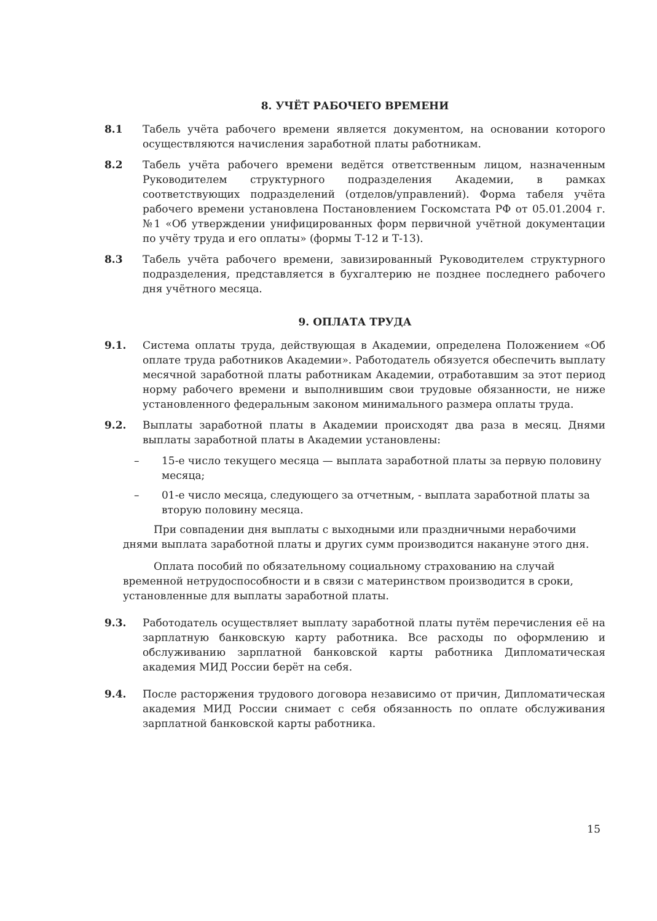8. УЧЁТ РАБОЧЕГО ВРЕМЕНИ
8.1 Табель учёта рабочего времени является документом, на основании которого осуществляются начисления заработной платы работникам.
8.2 Табель учёта рабочего времени ведётся ответственным лицом, назначенным Руководителем структурного подразделения Академии, в рамках соответствующих подразделений (отделов/управлений). Форма табеля учёта рабочего времени установлена Постановлением Госкомстата РФ от 05.01.2004 г. №1 «Об утверждении унифицированных форм первичной учётной документации по учёту труда и его оплаты» (формы Т-12 и Т-13).
8.3 Табель учёта рабочего времени, завизированный Руководителем структурного подразделения, представляется в бухгалтерию не позднее последнего рабочего дня учётного месяца.
9. ОПЛАТА ТРУДА
9.1. Система оплаты труда, действующая в Академии, определена Положением «Об оплате труда работников Академии». Работодатель обязуется обеспечить выплату месячной заработной платы работникам Академии, отработавшим за этот период норму рабочего времени и выполнившим свои трудовые обязанности, не ниже установленного федеральным законом минимального размера оплаты труда.
9.2. Выплаты заработной платы в Академии происходят два раза в месяц. Днями выплаты заработной платы в Академии установлены:
– 15-е число текущего месяца — выплата заработной платы за первую половину месяца;
– 01-е число месяца, следующего за отчетным, - выплата заработной платы за вторую половину месяца.
При совпадении дня выплаты с выходными или праздничными нерабочими днями выплата заработной платы и других сумм производится накануне этого дня.
Оплата пособий по обязательному социальному страхованию на случай временной нетрудоспособности и в связи с материнством производится в сроки, установленные для выплаты заработной платы.
9.3. Работодатель осуществляет выплату заработной платы путём перечисления её на зарплатную банковскую карту работника. Все расходы по оформлению и обслуживанию зарплатной банковской карты работника Дипломатическая академия МИД России берёт на себя.
9.4. После расторжения трудового договора независимо от причин, Дипломатическая академия МИД России снимает с себя обязанность по оплате обслуживания зарплатной банковской карты работника.
15